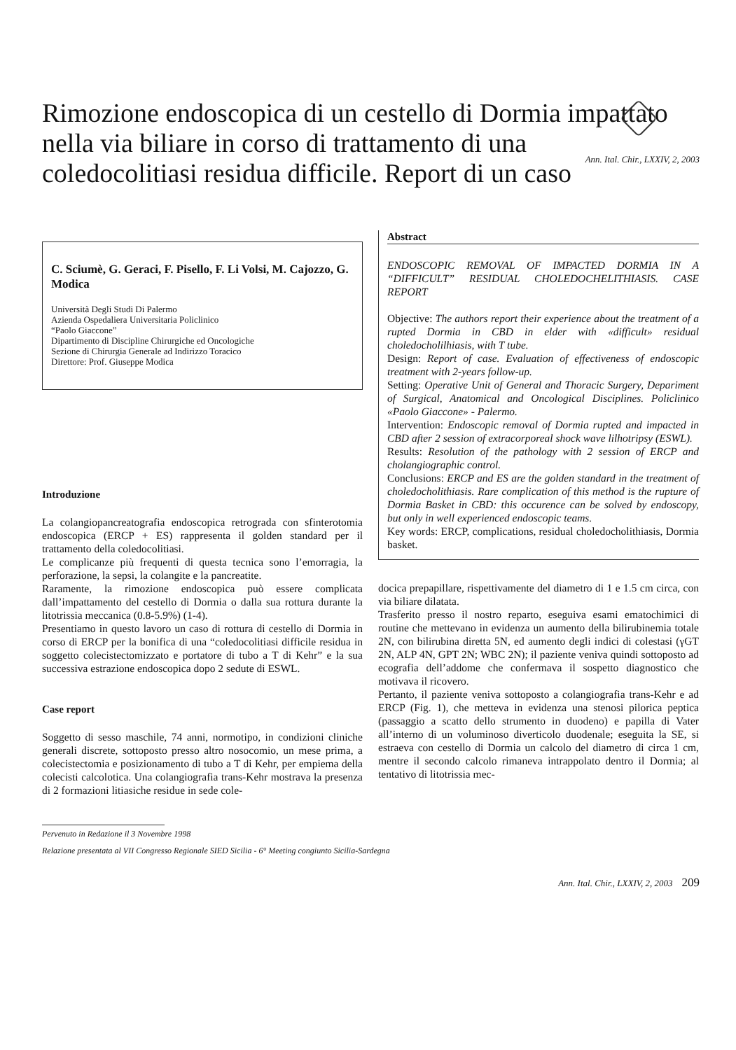Rimozione endoscopica di un cestello di Dormia impattato nella via biliare in corso di trattamento di una coledocolitiasi residua difficile. Report di un caso
Ann. Ital. Chir., LXXIV, 2, 2003
C. Sciumè, G. Geraci, F. Pisello, F. Li Volsi, M. Cajozzo, G. Modica
Università Degli Studi Di Palermo
Azienda Ospedaliera Universitaria Policlinico
“Paolo Giaccone”
Dipartimento di Discipline Chirurgiche ed Oncologiche
Sezione di Chirurgia Generale ad Indirizzo Toracico
Direttore: Prof. Giuseppe Modica
Introduzione
La colangiopancreatografia endoscopica retrograda con sfinterotomia endoscopica (ERCP + ES) rappresenta il golden standard per il trattamento della coledocolitiasi.
Le complicanze più frequenti di questa tecnica sono l’emorragia, la perforazione, la sepsi, la colangite e la pancreatite.
Raramente, la rimozione endoscopica può essere complicata dall’impattamento del cestello di Dormia o dalla sua rottura durante la litotrissia meccanica (0.8-5.9%) (1-4).
Presentiamo in questo lavoro un caso di rottura di cestello di Dormia in corso di ERCP per la bonifica di una “coledocolitiasi difficile residua in soggetto colecistectomizzato e portatore di tubo a T di Kehr” e la sua successiva estrazione endoscopica dopo 2 sedute di ESWL.
Case report
Soggetto di sesso maschile, 74 anni, normotipo, in condizioni cliniche generali discrete, sottoposto presso altro nosocomio, un mese prima, a colecistectomia e posizionamento di tubo a T di Kehr, per empiema della colecisti calcolotica. Una colangiografia trans-Kehr mostrava la presenza di 2 formazioni litiasiche residue in sede cole-
Abstract
ENDOSCOPIC REMOVAL OF IMPACTED DORMIA IN A “DIFFICULT” RESIDUAL CHOLEDOCHELITHIASIS. CASE REPORT
Objective: The authors report their experience about the treatment of a rupted Dormia in CBD in elder with «difficult» residual choledocholilhiasis, with T tube.
Design: Report of case. Evaluation of effectiveness of endoscopic treatment with 2-years follow-up.
Setting: Operative Unit of General and Thoracic Surgery, Depariment of Surgical, Anatomical and Oncological Disciplines. Policlinico «Paolo Giaccone» - Palermo.
Intervention: Endoscopic removal of Dormia rupted and impacted in CBD after 2 session of extracorporeal shock wave lilhotripsy (ESWL).
Results: Resolution of the pathology with 2 session of ERCP and cholangiographic control.
Conclusions: ERCP and ES are the golden standard in the treatment of choledocholithiasis. Rare complication of this method is the rupture of Dormia Basket in CBD: this occurence can be solved by endoscopy, but only in well experienced endoscopic teams.
Key words: ERCP, complications, residual choledocholithiasis, Dormia basket.
docica prepapillare, rispettivamente del diametro di 1 e 1.5 cm circa, con via biliare dilatata.
Trasferito presso il nostro reparto, eseguiva esami ematochimici di routine che mettevano in evidenza un aumento della bilirubinemia totale 2N, con bilirubina diretta 5N, ed aumento degli indici di colestasi (γGT 2N, ALP 4N, GPT 2N; WBC 2N); il paziente veniva quindi sottoposto ad ecografia dell’addome che confermava il sospetto diagnostico che motivava il ricovero.
Pertanto, il paziente veniva sottoposto a colangiografia trans-Kehr e ad ERCP (Fig. 1), che metteva in evidenza una stenosi pilorica peptica (passaggio a scatto dello strumento in duodeno) e papilla di Vater all’interno di un voluminoso diverticolo duodenale; eseguita la SE, si estraeva con cestello di Dormia un calcolo del diametro di circa 1 cm, mentre il secondo calcolo rimaneva intrappolato dentro il Dormia; al tentativo di litotrissia mec-
Pervenuto in Redazione il 3 Novembre 1998
Relazione presentata al VII Congresso Regionale SIED Sicilia - 6° Meeting congiunto Sicilia-Sardegna
Ann. Ital. Chir., LXXIV, 2, 2003 209